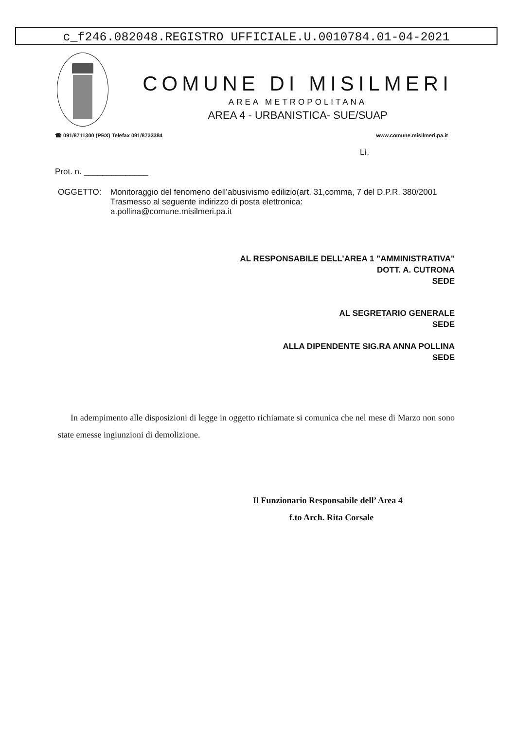c_f246.082048.REGISTRO UFFICIALE.U.0010784.01-04-2021
COMUNE DI MISILMERI
AREA METROPOLITANA
AREA 4 - URBANISTICA- SUE/SUAP
☎ 091/8711300 (PBX) Telefax 091/8733384 www.comune.misilmeri.pa.it
Lì,
Prot. n. ______________
OGGETTO: Monitoraggio del fenomeno dell’abusivismo edilizio(art. 31,comma, 7 del D.P.R. 380/2001
Trasmesso al seguente indirizzo di posta elettronica:
a.pollina@comune.misilmeri.pa.it
AL RESPONSABILE DELL’AREA 1 "AMMINISTRATIVA"
DOTT. A. CUTRONA
SEDE
AL SEGRETARIO GENERALE
SEDE
ALLA DIPENDENTE SIG.RA ANNA POLLINA
SEDE
In adempimento alle disposizioni di legge in oggetto richiamate si comunica che nel mese di Marzo non sono state emesse ingiunzioni di demolizione.
Il Funzionario Responsabile dell’ Area 4
f.to Arch. Rita Corsale